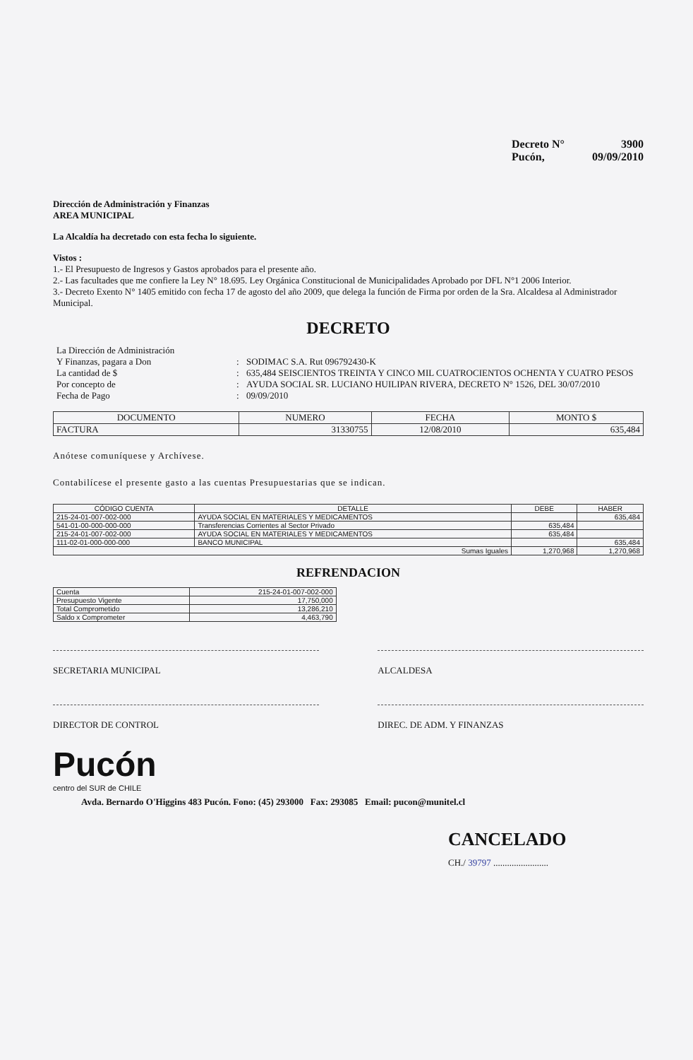Decreto N° 3900
Pucón, 09/09/2010
Dirección de Administración y Finanzas
AREA MUNICIPAL
La Alcaldía ha decretado con esta fecha lo siguiente.
Vistos :
1.- El Presupuesto de Ingresos y Gastos aprobados para el presente año.
2.- Las facultades que me confiere la Ley N° 18.695. Ley Orgánica Constitucional de Municipalidades Aprobado por DFL N°1 2006 Interior.
3.- Decreto Exento N° 1405 emitido con fecha 17 de agosto del año 2009, que delega la función de Firma por orden de la Sra. Alcaldesa al Administrador Municipal.
DECRETO
La Dirección de Administración Y Finanzas, pagara a Don: SODIMAC S.A. Rut 096792430-K La cantidad de $: 635,484 SEISCIENTOS TREINTA Y CINCO MIL CUATROCIENTOS OCHENTA Y CUATRO PESOS Por concepto de: AYUDA SOCIAL SR. LUCIANO HUILIPAN RIVERA, DECRETO N° 1526, DEL 30/07/2010 Fecha de Pago: 09/09/2010
| DOCUMENTO | NUMERO | FECHA | MONTO $ |
| --- | --- | --- | --- |
| FACTURA | 31330755 | 12/08/2010 | 635,484 |
Anótese comuníquese y Archívese.
Contabilícese el presente gasto a las cuentas Presupuestarias que se indican.
| CÓDIGO CUENTA | DETALLE | DEBE | HABER |
| --- | --- | --- | --- |
| 215-24-01-007-002-000 | AYUDA SOCIAL EN MATERIALES Y MEDICAMENTOS | | 635,484 |
| 541-01-00-000-000-000 | Transferencias Corrientes al Sector Privado | 635,484 | |
| 215-24-01-007-002-000 | AYUDA SOCIAL EN MATERIALES Y MEDICAMENTOS | 635,484 | |
| 111-02-01-000-000-000 | BANCO MUNICIPAL | | 635,484 |
| Sumas Iguales | | 1,270,968 | 1,270,968 |
REFRENDACION
| Cuenta | 215-24-01-007-002-000 |
| Presupuesto Vigente | 17,750,000 |
| Total Comprometido | 13,286,210 |
| Saldo x Comprometer | 4,463,790 |
SECRETARIA MUNICIPAL ALCALDESA
DIRECTOR DE CONTROL DIREC. DE ADM. Y FINANZAS
Pucón
centro del SUR de CHILE
Avda. Bernardo O'Higgins 483 Pucón. Fono: (45) 293000 Fax: 293085 Email: pucon@munitel.cl
CANCELADO
CH./ 39797 ........................